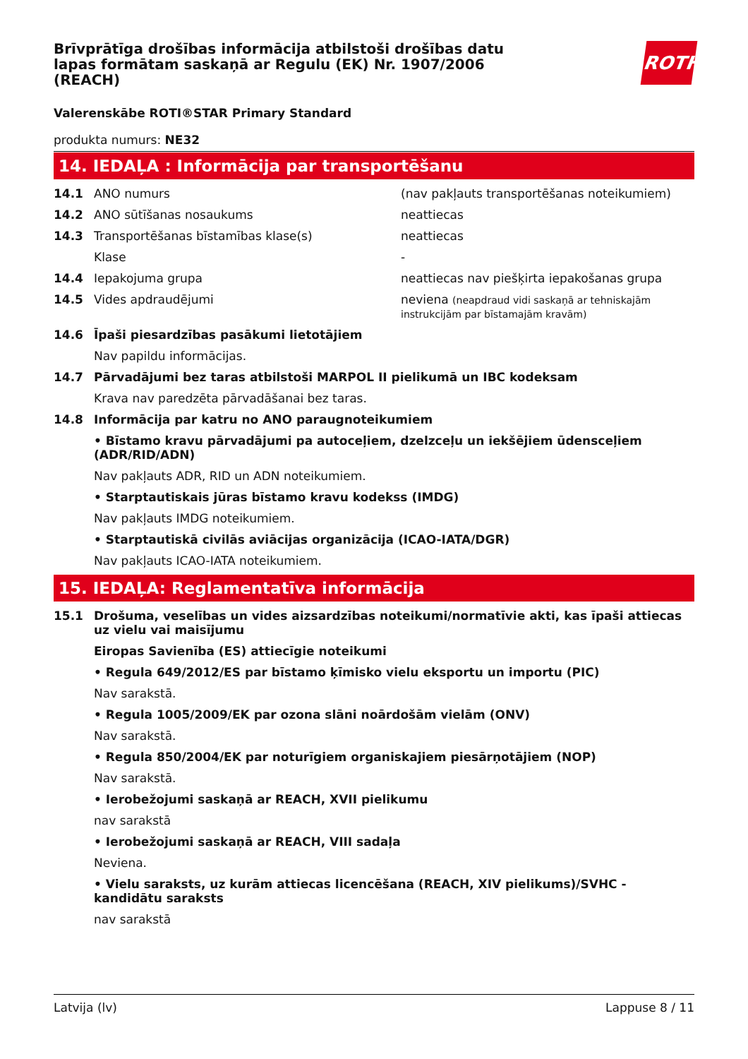Brīvprātīga drošības informācija atbilstoši drošības datu lapas formātam saskaņā ar Regulu (EK) Nr. 1907/2006 (REACH)
ROTH
Valerenskābe ROTI®STAR Primary Standard
produkta numurs: NE32
14. IEDAĻA : Informācija par transportēšanu
14.1 ANO numurs (nav pakļauts transportēšanas noteikumiem)
14.2 ANO sūtīšanas nosaukums neattiecas
14.3 Transportēšanas bīstamības klase(s) neattiecas
Klase -
14.4 Iepakojuma grupa neattiecas nav piešķirta iepakošanas grupa
14.5 Vides apdraudējumi neviena (neapdraud vidi saskaņā ar tehniskajām instrukcijām par bīstamajām kravām)
14.6 Īpaši piesardzības pasākumi lietotājiem
Nav papildu informācijas.
14.7 Pārvadājumi bez taras atbilstoši MARPOL II pielikumā un IBC kodeksam
Krava nav paredzēta pārvadāšanai bez taras.
14.8 Informācija par katru no ANO paraugnoteikumiem
• Bīstamo kravu pārvadājumi pa autoceļiem, dzelzceļu un iekšējiem ūdensceļiem (ADR/RID/ADN)
Nav pakļauts ADR, RID un ADN noteikumiem.
• Starptautiskais jūras bīstamo kravu kodekss (IMDG)
Nav pakļauts IMDG noteikumiem.
• Starptautiskā civilās aviācijas organizācija (ICAO-IATA/DGR)
Nav pakļauts ICAO-IATA noteikumiem.
15. IEDAĻA: Reglamentatīva informācija
15.1 Drošuma, veselības un vides aizsardzības noteikumi/normatīvie akti, kas īpaši attiecas uz vielu vai maisījumu
Eiropas Savienība (ES) attiecīgie noteikumi
• Regula 649/2012/ES par bīstamo ķīmisko vielu eksportu un importu (PIC)
Nav sarakstā.
• Regula 1005/2009/EK par ozona slāni noārdošām vielām (ONV)
Nav sarakstā.
• Regula 850/2004/EK par noturīgiem organiskajiem piesārņotājiem (NOP)
Nav sarakstā.
• Ierobežojumi saskaņā ar REACH, XVII pielikumu
nav sarakstā
• Ierobežojumi saskaņā ar REACH, VIII sadaļa
Neviena.
• Vielu saraksts, uz kurām attiecas licencēšana (REACH, XIV pielikums)/SVHC - kandidātu saraksts
nav sarakstā
Latvija (lv) Lappuse 8 / 11